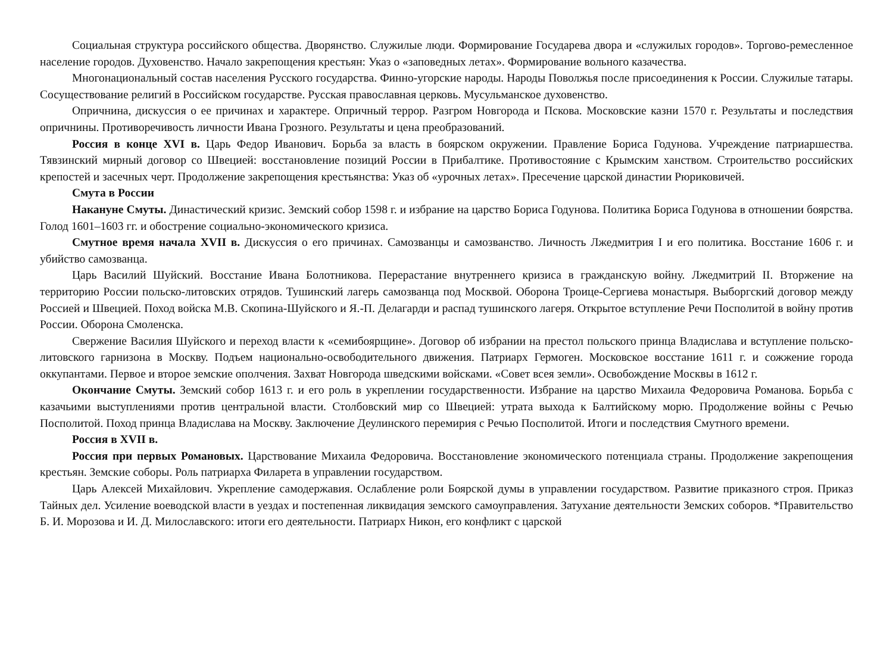Социальная структура российского общества. Дворянство. Служилые люди. Формирование Государева двора и «служилых городов». Торгово-ремесленное население городов. Духовенство. Начало закрепощения крестьян: Указ о «заповедных летах». Формирование вольного казачества.
Многонациональный состав населения Русского государства. Финно-угорские народы. Народы Поволжья после присоединения к России. Служилые татары. Сосуществование религий в Российском государстве. Русская православная церковь. Мусульманское духовенство.
Опричнина, дискуссия о ее причинах и характере. Опричный террор. Разгром Новгорода и Пскова. Московские казни 1570 г. Результаты и последствия опричнины. Противоречивость личности Ивана Грозного. Результаты и цена преобразований.
Россия в конце XVI в. Царь Федор Иванович. Борьба за власть в боярском окружении. Правление Бориса Годунова. Учреждение патриаршества. Тявзинский мирный договор со Швецией: восстановление позиций России в Прибалтике. Противостояние с Крымским ханством. Строительство российских крепостей и засечных черт. Продолжение закрепощения крестьянства: Указ об «урочных летах». Пресечение царской династии Рюриковичей.
Смута в России
Накануне Смуты. Династический кризис. Земский собор 1598 г. и избрание на царство Бориса Годунова. Политика Бориса Годунова в отношении боярства. Голод 1601–1603 гг. и обострение социально-экономического кризиса.
Смутное время начала XVII в. Дискуссия о его причинах. Самозванцы и самозванство. Личность Лжедмитрия I и его политика. Восстание 1606 г. и убийство самозванца.
Царь Василий Шуйский. Восстание Ивана Болотникова. Перерастание внутреннего кризиса в гражданскую войну. Лжедмитрий II. Вторжение на территорию России польско-литовских отрядов. Тушинский лагерь самозванца под Москвой. Оборона Троице-Сергиева монастыря. Выборгский договор между Россией и Швецией. Поход войска М.В. Скопина-Шуйского и Я.-П. Делагарди и распад тушинского лагеря. Открытое вступление Речи Посполитой в войну против России. Оборона Смоленска.
Свержение Василия Шуйского и переход власти к «семибоярщине». Договор об избрании на престол польского принца Владислава и вступление польско-литовского гарнизона в Москву. Подъем национально-освободительного движения. Патриарх Гермоген. Московское восстание 1611 г. и сожжение города оккупантами. Первое и второе земские ополчения. Захват Новгорода шведскими войсками. «Совет всея земли». Освобождение Москвы в 1612 г.
Окончание Смуты. Земский собор 1613 г. и его роль в укреплении государственности. Избрание на царство Михаила Федоровича Романова. Борьба с казачьими выступлениями против центральной власти. Столбовский мир со Швецией: утрата выхода к Балтийскому морю. Продолжение войны с Речью Посполитой. Поход принца Владислава на Москву. Заключение Деулинского перемирия с Речью Посполитой. Итоги и последствия Смутного времени.
Россия в XVII в.
Россия при первых Романовых. Царствование Михаила Федоровича. Восстановление экономического потенциала страны. Продолжение закрепощения крестьян. Земские соборы. Роль патриарха Филарета в управлении государством.
Царь Алексей Михайлович. Укрепление самодержавия. Ослабление роли Боярской думы в управлении государством. Развитие приказного строя. Приказ Тайных дел. Усиление воеводской власти в уездах и постепенная ликвидация земского самоуправления. Затухание деятельности Земских соборов. *Правительство Б. И. Морозова и И. Д. Милославского: итоги его деятельности. Патриарх Никон, его конфликт с царской